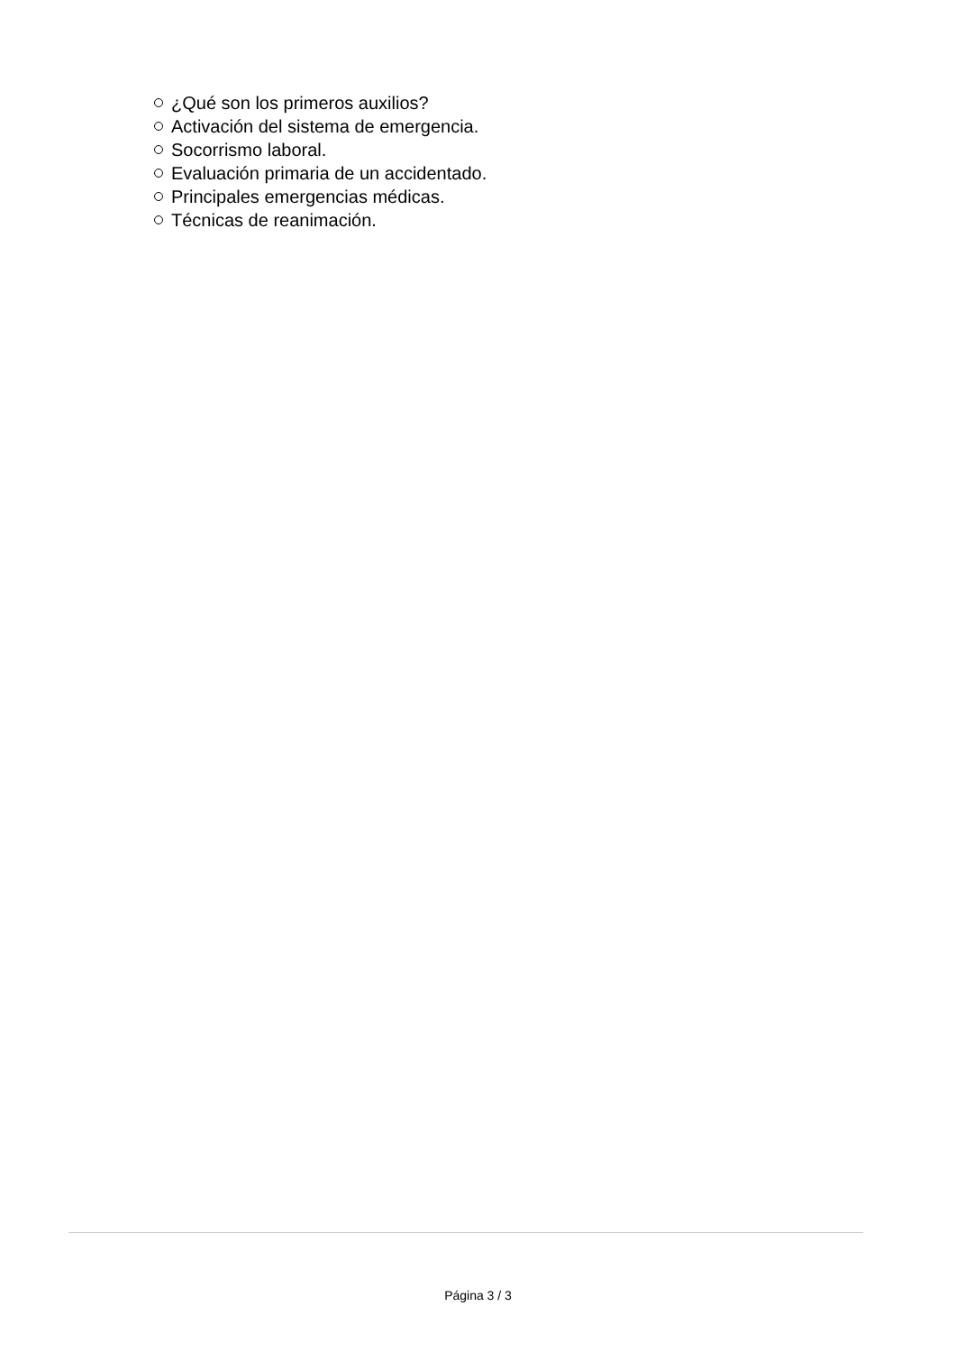¿Qué son los primeros auxilios?
Activación del sistema de emergencia.
Socorrismo laboral.
Evaluación primaria de un accidentado.
Principales emergencias médicas.
Técnicas de reanimación.
Página 3 / 3